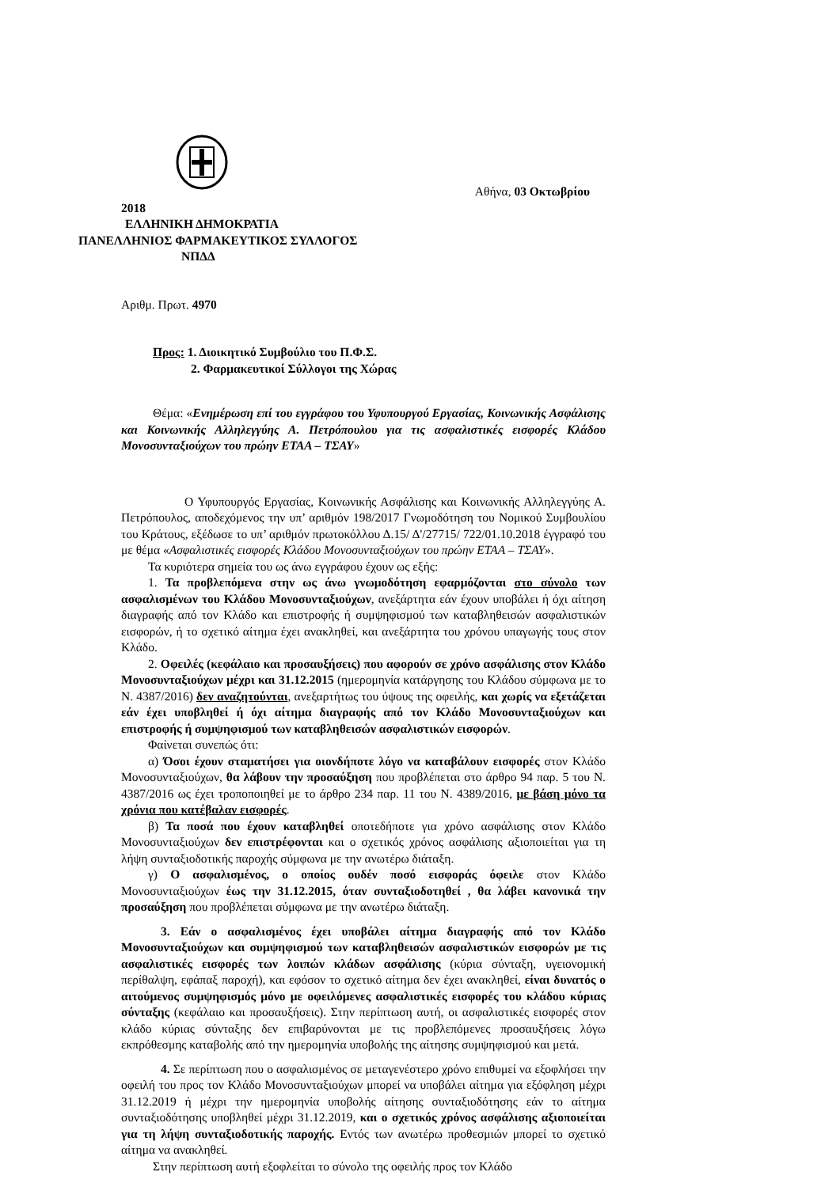Αθήνα, 03 Οκτωβρίου
2018
ΕΛΛΗΝΙΚΗ ΔΗΜΟΚΡΑΤΙΑ
ΠΑΝΕΛΛΗΝΙΟΣ ΦΑΡΜΑΚΕΥΤΙΚΟΣ ΣΥΛΛΟΓΟΣ
ΝΠΔΔ
Αριθμ. Πρωτ. 4970
Προς: 1. Διοικητικό Συμβούλιο του Π.Φ.Σ.
2. Φαρμακευτικοί Σύλλογοι της Χώρας
Θέμα: «Ενημέρωση επί του εγγράφου του Υφυπουργού Εργασίας, Κοινωνικής Ασφάλισης και Κοινωνικής Αλληλεγγύης Α. Πετρόπουλου για τις ασφαλιστικές εισφορές Κλάδου Μονοσυνταξιούχων του πρώην ΕΤΑΑ – ΤΣΑΥ»
Ο Υφυπουργός Εργασίας, Κοινωνικής Ασφάλισης και Κοινωνικής Αλληλεγγύης Α. Πετρόπουλος, αποδεχόμενος την υπ’ αριθμόν 198/2017 Γνωμοδότηση του Νομικού Συμβουλίου του Κράτους, εξέδωσε το υπ’ αριθμόν πρωτοκόλλου Δ.15/ Δ'/27715/ 722/01.10.2018 έγγραφό του με θέμα «Ασφαλιστικές εισφορές Κλάδου Μονοσυνταξιούχων του πρώην ΕΤΑΑ – ΤΣΑΥ».
Τα κυριότερα σημεία του ως άνω εγγράφου έχουν ως εξής:
1. Τα προβλεπόμενα στην ως άνω γνωμοδότηση εφαρμόζονται στο σύνολο των ασφαλισμένων του Κλάδου Μονοσυνταξιούχων, ανεξάρτητα εάν έχουν υποβάλει ή όχι αίτηση διαγραφής από τον Κλάδο και επιστροφής ή συμψηφισμού των καταβληθεισών ασφαλιστικών εισφορών, ή το σχετικό αίτημα έχει ανακληθεί, και ανεξάρτητα του χρόνου υπαγωγής τους στον Κλάδο.
2. Οφειλές (κεφάλαιο και προσαυξήσεις) που αφορούν σε χρόνο ασφάλισης στον Κλάδο Μονοσυνταξιούχων μέχρι και 31.12.2015 (ημερομηνία κατάργησης του Κλάδου σύμφωνα με το Ν. 4387/2016) δεν αναζητούνται, ανεξαρτήτως του ύψους της οφειλής, και χωρίς να εξετάζεται εάν έχει υποβληθεί ή όχι αίτημα διαγραφής από τον Κλάδο Μονοσυνταξιούχων και επιστροφής ή συμψηφισμού των καταβληθεισών ασφαλιστικών εισφορών.
Φαίνεται συνεπώς ότι:
α) Όσοι έχουν σταματήσει για οιονδήποτε λόγο να καταβάλουν εισφορές στον Κλάδο Μονοσυνταξιούχων, θα λάβουν την προσαύξηση που προβλέπεται στο άρθρο 94 παρ. 5 του Ν. 4387/2016 ως έχει τροποποιηθεί με το άρθρο 234 παρ. 11 του Ν. 4389/2016, με βάση μόνο τα χρόνια που κατέβαλαν εισφορές.
β) Τα ποσά που έχουν καταβληθεί οποτεδήποτε για χρόνο ασφάλισης στον Κλάδο Μονοσυνταξιούχων δεν επιστρέφονται και ο σχετικός χρόνος ασφάλισης αξιοποιείται για τη λήψη συνταξιοδοτικής παροχής σύμφωνα με την ανωτέρω διάταξη.
γ) Ο ασφαλισμένος, ο οποίος ουδέν ποσό εισφοράς όφειλε στον Κλάδο Μονοσυνταξιούχων έως την 31.12.2015, όταν συνταξιοδοτηθεί , θα λάβει κανονικά την προσαύξηση που προβλέπεται σύμφωνα με την ανωτέρω διάταξη.
3. Εάν ο ασφαλισμένος έχει υποβάλει αίτημα διαγραφής από τον Κλάδο Μονοσυνταξιούχων και συμψηφισμού των καταβληθεισών ασφαλιστικών εισφορών με τις ασφαλιστικές εισφορές των λοιπών κλάδων ασφάλισης (κύρια σύνταξη, υγειονομική περίθαλψη, εφάπαξ παροχή), και εφόσον το σχετικό αίτημα δεν έχει ανακληθεί, είναι δυνατός ο αιτούμενος συμψηφισμός μόνο με οφειλόμενες ασφαλιστικές εισφορές του κλάδου κύριας σύνταξης (κεφάλαιο και προσαυξήσεις). Στην περίπτωση αυτή, οι ασφαλιστικές εισφορές στον κλάδο κύριας σύνταξης δεν επιβαρύνονται με τις προβλεπόμενες προσαυξήσεις λόγω εκπρόθεσμης καταβολής από την ημερομηνία υποβολής της αίτησης συμψηφισμού και μετά.
4. Σε περίπτωση που ο ασφαλισμένος σε μεταγενέστερο χρόνο επιθυμεί να εξοφλήσει την οφειλή του προς τον Κλάδο Μονοσυνταξιούχων μπορεί να υποβάλει αίτημα για εξόφληση μέχρι 31.12.2019 ή μέχρι την ημερομηνία υποβολής αίτησης συνταξιοδότησης εάν το αίτημα συνταξιοδότησης υποβληθεί μέχρι 31.12.2019, και ο σχετικός χρόνος ασφάλισης αξιοποιείται για τη λήψη συνταξιοδοτικής παροχής. Εντός των ανωτέρω προθεσμιών μπορεί το σχετικό αίτημα να ανακληθεί.
Στην περίπτωση αυτή εξοφλείται το σύνολο της οφειλής προς τον Κλάδο